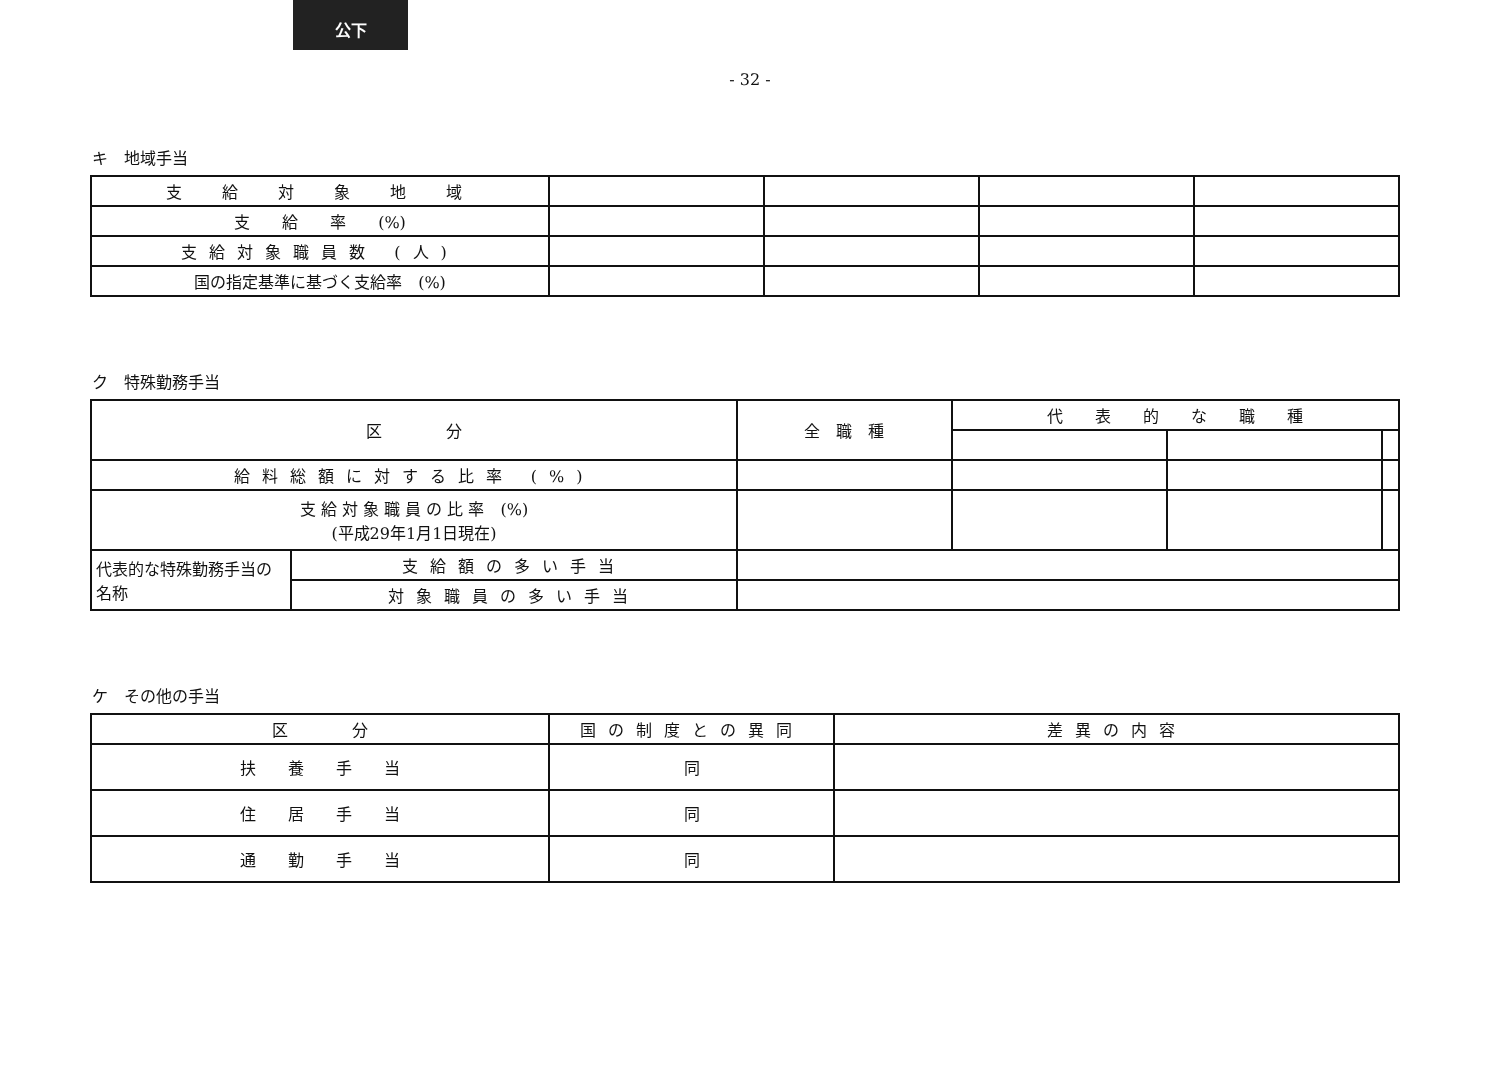公下
- 32 -
キ　地域手当
| 支 給 対 象 地 域 | | | | |
| 支 給 率 (%) | | | | |
| 支給対象職員数 (人) | | | | |
| 国の指定基準に基づく支給率 (%) | | | | |
ク　特殊勤務手当
| 区 分 | | 全 職 種 | 代 表 的 な 職 種 | | |
| --- | --- | --- | --- | --- | --- |
| 給料総額に対する比率 (%) | | | | | |
| 支 給 対 象 職 員 の 比 率 (%) (平成29年1月1日現在) | | | | | |
| 代表的な特殊勤務手当の名称 | 支給額の多い手当 | | | | |
| | 対象職員の多い手当 | | | | |
ケ　その他の手当
| 区 分 | 国の制度との異同 | 差異の内容 |
| --- | --- | --- |
| 扶 養 手 当 | 同 | |
| 住 居 手 当 | 同 | |
| 通 勤 手 当 | 同 | |